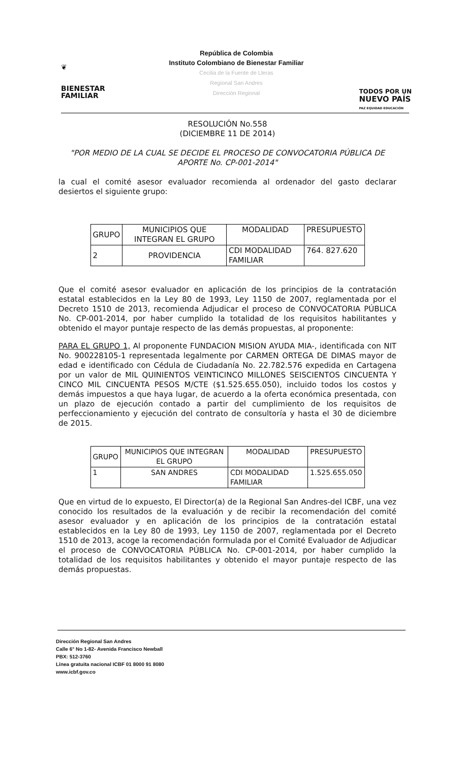❦
BIENESTAR
FAMILIAR
República de Colombia
Instituto Colombiano de Bienestar Familiar
Cecilia de la Fuente de Lleras
Regional San Andres
Dirección Regional
TODOS POR UN
NUEVO PAÍS
PAZ EQUIDAD EDUCACIÓN
RESOLUCIÓN No.558
(DICIEMBRE 11 DE 2014)
"POR MEDIO DE LA CUAL SE DECIDE EL PROCESO DE CONVOCATORIA PÚBLICA DE APORTE No. CP-001-2014"
la cual el comité asesor evaluador recomienda al ordenador del gasto declarar desiertos el siguiente grupo:
| GRUPO | MUNICIPIOS QUE INTEGRAN EL GRUPO | MODALIDAD | PRESUPUESTO |
| --- | --- | --- | --- |
| 2 | PROVIDENCIA | CDI MODALIDAD FAMILIAR | 764. 827.620 |
Que el comité asesor evaluador en aplicación de los principios de la contratación estatal establecidos en la Ley 80 de 1993, Ley 1150 de 2007, reglamentada por el Decreto 1510 de 2013, recomienda Adjudicar el proceso de CONVOCATORIA PÚBLICA No. CP-001-2014, por haber cumplido la totalidad de los requisitos habilitantes y obtenido el mayor puntaje respecto de las demás propuestas, al proponente:
PARA EL GRUPO 1, Al proponente FUNDACION MISION AYUDA MIA-, identificada con NIT No. 900228105-1 representada legalmente por CARMEN ORTEGA DE DIMAS mayor de edad e identificado con Cédula de Ciudadanía No. 22.782.576 expedida en Cartagena por un valor de MIL QUINIENTOS VEINTICINCO MILLONES SEISCIENTOS CINCUENTA Y CINCO MIL CINCUENTA PESOS M/CTE ($1.525.655.050), incluido todos los costos y demás impuestos a que haya lugar, de acuerdo a la oferta económica presentada, con un plazo de ejecución contado a partir del cumplimiento de los requisitos de perfeccionamiento y ejecución del contrato de consultoría y hasta el 30 de diciembre de 2015.
| GRUPO | MUNICIPIOS QUE INTEGRAN EL GRUPO | MODALIDAD | PRESUPUESTO |
| --- | --- | --- | --- |
| 1 | SAN ANDRES | CDI MODALIDAD FAMILIAR | 1.525.655.050 |
Que en virtud de lo expuesto, El Director(a) de la Regional San Andres-del ICBF, una vez conocido los resultados de la evaluación y de recibir la recomendación del comité asesor evaluador y en aplicación de los principios de la contratación estatal establecidos en la Ley 80 de 1993, Ley 1150 de 2007, reglamentada por el Decreto 1510 de 2013, acoge la recomendación formulada por el Comité Evaluador de Adjudicar el proceso de CONVOCATORIA PÚBLICA No. CP-001-2014, por haber cumplido la totalidad de los requisitos habilitantes y obtenido el mayor puntaje respecto de las demás propuestas.
Dirección Regional San Andres
Calle 6° No 1-82- Avenida Francisco Newball
PBX: 512-3760
Línea gratuita nacional ICBF 01 8000 91 8080
www.icbf.gov.co